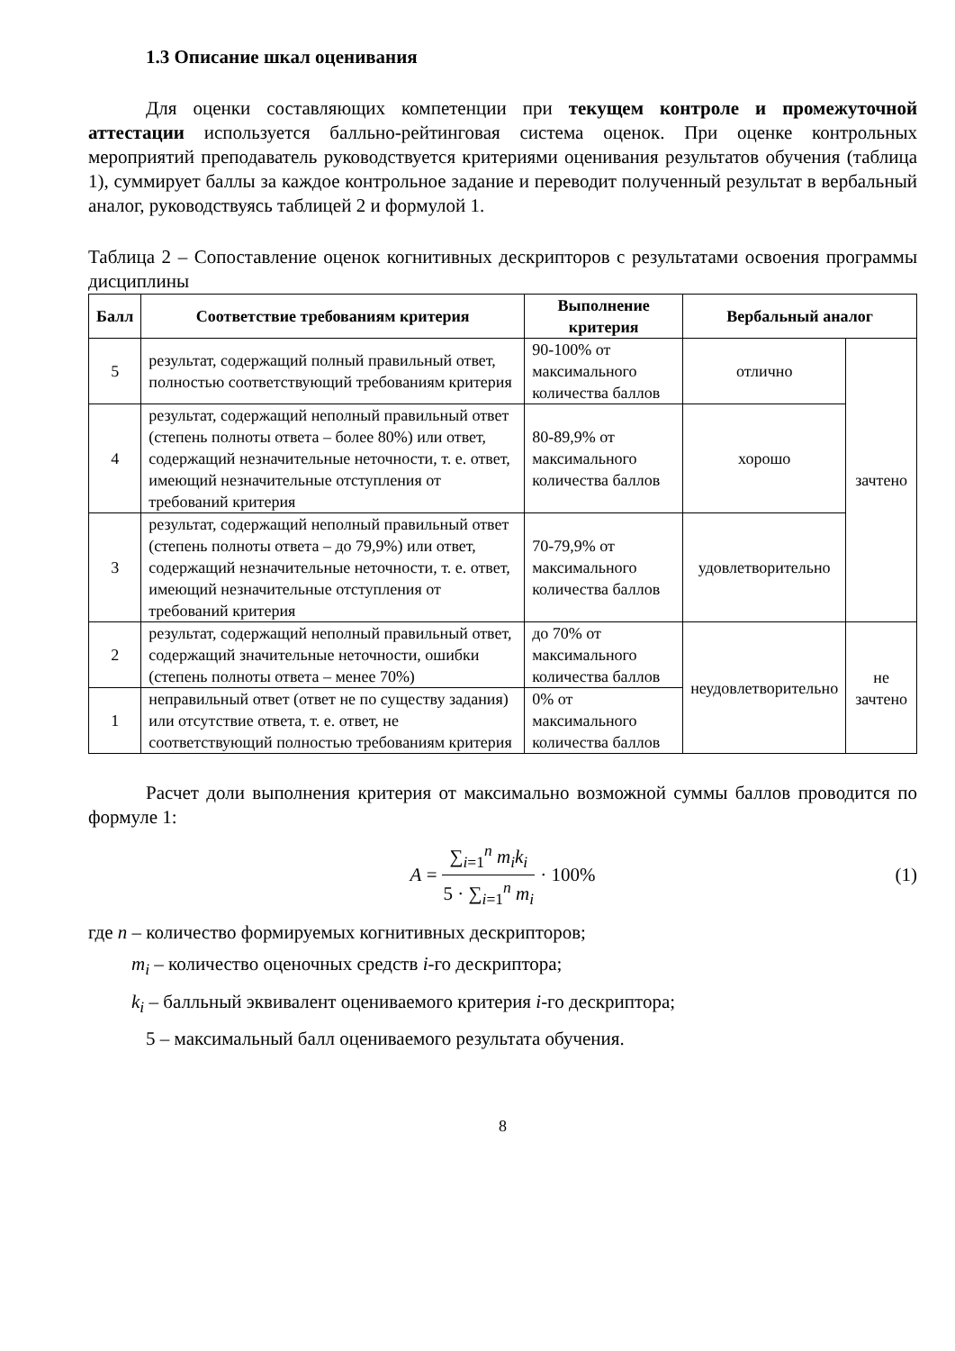1.3 Описание шкал оценивания
Для оценки составляющих компетенции при текущем контроле и промежуточной аттестации используется балльно-рейтинговая система оценок. При оценке контрольных мероприятий преподаватель руководствуется критериями оценивания результатов обучения (таблица 1), суммирует баллы за каждое контрольное задание и переводит полученный результат в вербальный аналог, руководствуясь таблицей 2 и формулой 1.
Таблица 2 – Сопоставление оценок когнитивных дескрипторов с результатами освоения программы дисциплины
| Балл | Соответствие требованиям критерия | Выполнение критерия | Вербальный аналог | |
| --- | --- | --- | --- | --- |
| 5 | результат, содержащий полный правильный ответ, полностью соответствующий требованиям критерия | 90-100% от максимального количества баллов | отлично | зачтено |
| 4 | результат, содержащий неполный правильный ответ (степень полноты ответа – более 80%) или ответ, содержащий незначительные неточности, т. е. ответ, имеющий незначительные отступления от требований критерия | 80-89,9% от максимального количества баллов | хорошо | |
| 3 | результат, содержащий неполный правильный ответ (степень полноты ответа – до 79,9%) или ответ, содержащий незначительные неточности, т. е. ответ, имеющий незначительные отступления от требований критерия | 70-79,9% от максимального количества баллов | удовлетворительно | |
| 2 | результат, содержащий неполный правильный ответ, содержащий значительные неточности, ошибки (степень полноты ответа – менее 70%) | до 70% от максимального количества баллов | неудовлетворительно | не зачтено |
| 1 | неправильный ответ (ответ не по существу задания) или отсутствие ответа, т. е. ответ, не соответствующий полностью требованиям критерия | 0% от максимального количества баллов | | |
Расчет доли выполнения критерия от максимально возможной суммы баллов проводится по формуле 1:
A = ∑<sub>i=1</sub><sup>n</sup> m<sub>i</sub>k<sub>i</sub> 5 · ∑<sub>i=1</sub><sup>n</sup> m<sub>i</sub> · 100% (1)
где n – количество формируемых когнитивных дескрипторов;
m<sub>i</sub> – количество оценочных средств i-го дескриптора;
k<sub>i</sub> – балльный эквивалент оцениваемого критерия i-го дескриптора;
5 – максимальный балл оцениваемого результата обучения.
8